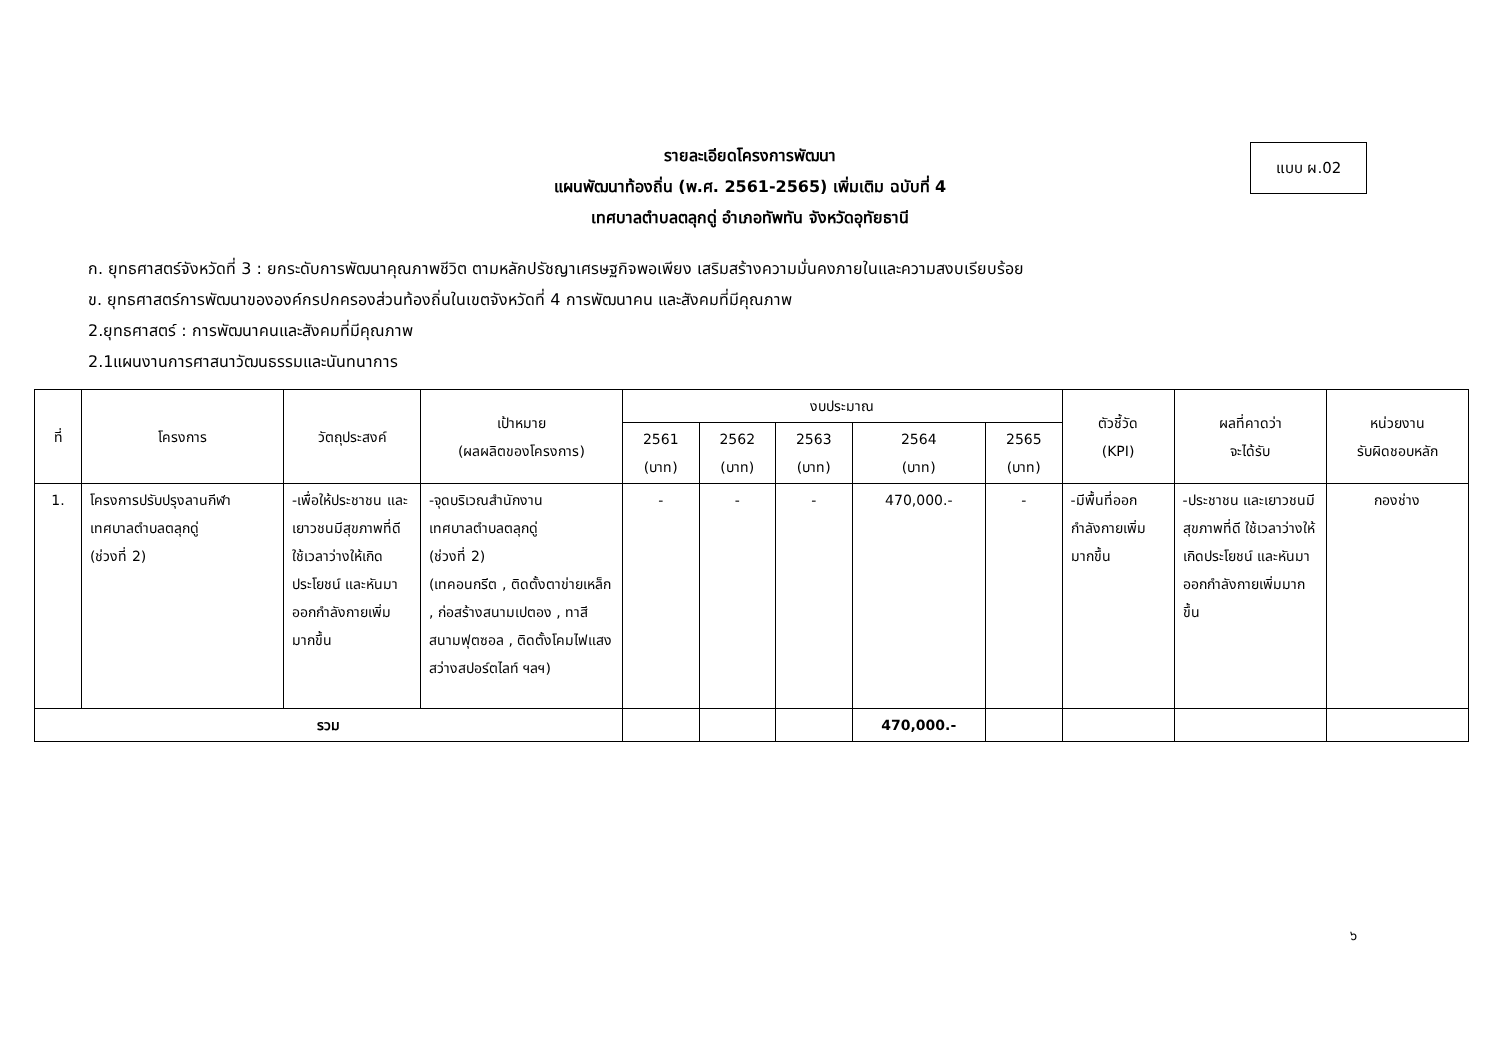แบบ ผ.02
รายละเอียดโครงการพัฒนา
แผนพัฒนาท้องถิ่น (พ.ศ. 2561-2565) เพิ่มเติม ฉบับที่ 4
เทศบาลตำบลตลุกดู่ อำเภอทัพทัน จังหวัดอุทัยธานี
ก. ยุทธศาสตร์จังหวัดที่ 3 : ยกระดับการพัฒนาคุณภาพชีวิต ตามหลักปรัชญาเศรษฐกิจพอเพียง เสริมสร้างความมั่นคงภายในและความสงบเรียบร้อย
ข. ยุทธศาสตร์การพัฒนาขององค์กรปกครองส่วนท้องถิ่นในเขตจังหวัดที่ 4 การพัฒนาคน และสังคมที่มีคุณภาพ
2.ยุทธศาสตร์ : การพัฒนาคนและสังคมที่มีคุณภาพ
2.1แผนงานการศาสนาวัฒนธรรมและนันทนาการ
| ที่ | โครงการ | วัตถุประสงค์ | เป้าหมาย (ผลผลิตของโครงการ) | งบประมาณ | | | | | ตัวชี้วัด (KPI) | ผลที่คาดว่า จะได้รับ | หน่วยงาน รับผิดชอบหลัก |
| --- | --- | --- | --- | --- | --- | --- | --- | --- | --- | --- | --- |
| | | | | 2561 (บาท) | 2562 (บาท) | 2563 (บาท) | 2564 (บาท) | 2565 (บาท) | | | |
| 1. | โครงการปรับปรุงลานกีฬา เทศบาลตำบลตลุกดู่ (ช่วงที่ 2) | -เพื่อให้ประชาชน และเยาวชนมีสุขภาพที่ดี ใช้เวลาว่างให้เกิดประโยชน์ และหันมาออกกำลังกายเพิ่มมากขึ้น | -จุดบริเวณสำนักงาน เทศบาลตำบลตลุกดู่ (ช่วงที่ 2) (เทคอนกรีต , ติดตั้งตาข่ายเหล็ก , ก่อสร้างสนามเปตอง , ทาสีสนามฟุตซอล , ติดตั้งโคมไฟแสงสว่างสปอร์ตไลท์ ฯลฯ) | - | - | - | 470,000.- | - | -มีพื้นที่ออกกำลังกายเพิ่มมากขึ้น | -ประชาชน และเยาวชนมีสุขภาพที่ดี ใช้เวลาว่างให้เกิดประโยชน์ และหันมาออกกำลังกายเพิ่มมากขึ้น | กองช่าง |
| รวม | | | | | | | 470,000.- | | | | |
๖